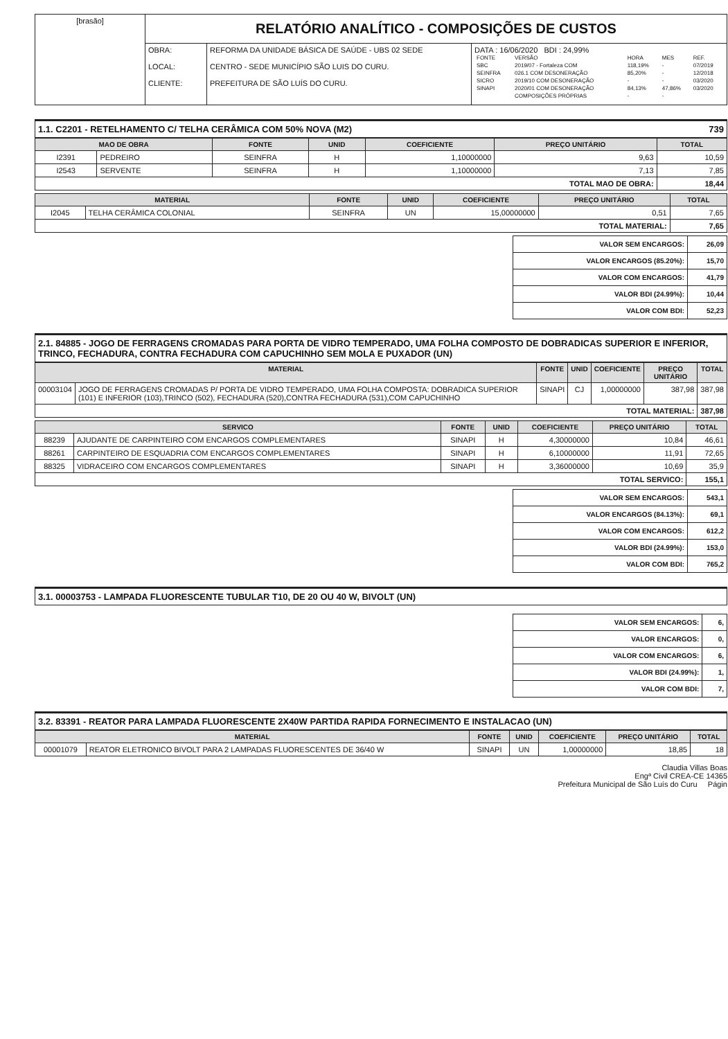| [brasão] | RELATÓRIO ANALÍTICO - COMPOSIÇÕES DE CUSTOS | | |
| | OBRA: LOCAL: CLIENTE: | REFORMA DA UNIDADE BÁSICA DE SAÚDE - UBS 02 SEDE CENTRO - SEDE MUNICÍPIO SÃO LUIS DO CURU. PREFEITURA DE SÃO LUÍS DO CURU. | DATA : 16/06/2020 BDI : 24,99% / FONTE / VERSÃO / HORA / MES / REF. / / SBC / 2019/07 - Fortaleza COM / 118,19% / - / 07/2019 / / SEINFRA / 026.1 COM DESONERAÇÃO / 85,20% / - / 12/2018 / / SICRO / 2019/10 COM DESONERAÇÃO / - / - / 03/2020 / / SINAPI / 2020/01 COM DESONERAÇÃO / 84,13% / 47,86% / 03/2020 / / / COMPOSIÇÕES PRÓPRIAS / - / - / / |
1.1. C2201 - RETELHAMENTO C/ TELHA CERÂMICA COM 50% NOVA (M2) 739
| MAO DE OBRA | | FONTE | UNID | COEFICIENTE | PREÇO UNITÁRIO | TOTAL |
| --- | --- | --- | --- | --- | --- | --- |
| I2391 | PEDREIRO | SEINFRA | H | 1,10000000 | 9,63 | 10,59 |
| I2543 | SERVENTE | SEINFRA | H | 1,10000000 | 7,13 | 7,85 |
| TOTAL MAO DE OBRA: | | | | | | 18,44 |
| MATERIAL | | FONTE | UNID | COEFICIENTE | PREÇO UNITÁRIO | TOTAL |
| --- | --- | --- | --- | --- | --- | --- |
| I2045 | TELHA CERÂMICA COLONIAL | SEINFRA | UN | 15,00000000 | 0,51 | 7,65 |
| TOTAL MATERIAL: | | | | | | 7,65 |
| VALOR SEM ENCARGOS: | 26,09 |
| VALOR ENCARGOS (85.20%): | 15,70 |
| VALOR COM ENCARGOS: | 41,79 |
| VALOR BDI (24.99%): | 10,44 |
| VALOR COM BDI: | 52,23 |
2.1. 84885 - JOGO DE FERRAGENS CROMADAS PARA PORTA DE VIDRO TEMPERADO, UMA FOLHA COMPOSTO DE DOBRADICAS SUPERIOR E INFERIOR, TRINCO, FECHADURA, CONTRA FECHADURA COM CAPUCHINHO SEM MOLA E PUXADOR (UN)
| MATERIAL | | FONTE | UNID | COEFICIENTE | PREÇO UNITÁRIO | TOTAL |
| --- | --- | --- | --- | --- | --- | --- |
| 00003104 | JOGO DE FERRAGENS CROMADAS P/ PORTA DE VIDRO TEMPERADO, UMA FOLHA COMPOSTA: DOBRADICA SUPERIOR (101) E INFERIOR (103),TRINCO (502), FECHADURA (520),CONTRA FECHADURA (531),COM CAPUCHINHO | SINAPI | CJ | 1,00000000 | 387,98 | 387,98 |
| TOTAL MATERIAL: | | | | | | 387,98 |
| SERVICO | | FONTE | UNID | COEFICIENTE | PREÇO UNITÁRIO | TOTAL |
| --- | --- | --- | --- | --- | --- | --- |
| 88239 | AJUDANTE DE CARPINTEIRO COM ENCARGOS COMPLEMENTARES | SINAPI | H | 4,30000000 | 10,84 | 46,61 |
| 88261 | CARPINTEIRO DE ESQUADRIA COM ENCARGOS COMPLEMENTARES | SINAPI | H | 6,10000000 | 11,91 | 72,65 |
| 88325 | VIDRACEIRO COM ENCARGOS COMPLEMENTARES | SINAPI | H | 3,36000000 | 10,69 | 35,9 |
| TOTAL SERVICO: | | | | | | 155,1 |
| VALOR SEM ENCARGOS: | 543,1 |
| VALOR ENCARGOS (84.13%): | 69,1 |
| VALOR COM ENCARGOS: | 612,2 |
| VALOR BDI (24.99%): | 153,0 |
| VALOR COM BDI: | 765,2 |
3.1. 00003753 - LAMPADA FLUORESCENTE TUBULAR T10, DE 20 OU 40 W, BIVOLT (UN)
| VALOR SEM ENCARGOS: | 6, |
| VALOR ENCARGOS: | 0, |
| VALOR COM ENCARGOS: | 6, |
| VALOR BDI (24.99%): | 1, |
| VALOR COM BDI: | 7, |
3.2. 83391 - REATOR PARA LAMPADA FLUORESCENTE 2X40W PARTIDA RAPIDA FORNECIMENTO E INSTALACAO (UN)
| MATERIAL | | FONTE | UNID | COEFICIENTE | PREÇO UNITÁRIO | TOTAL |
| --- | --- | --- | --- | --- | --- | --- |
| 00001079 | REATOR ELETRONICO BIVOLT PARA 2 LAMPADAS FLUORESCENTES DE 36/40 W | SINAPI | UN | 1,00000000 | 18,85 | 18 |
Claudia Villas Boas
Engª Civil CREA-CE 14365
Prefeitura Municipal de São Luís do Curu Págin